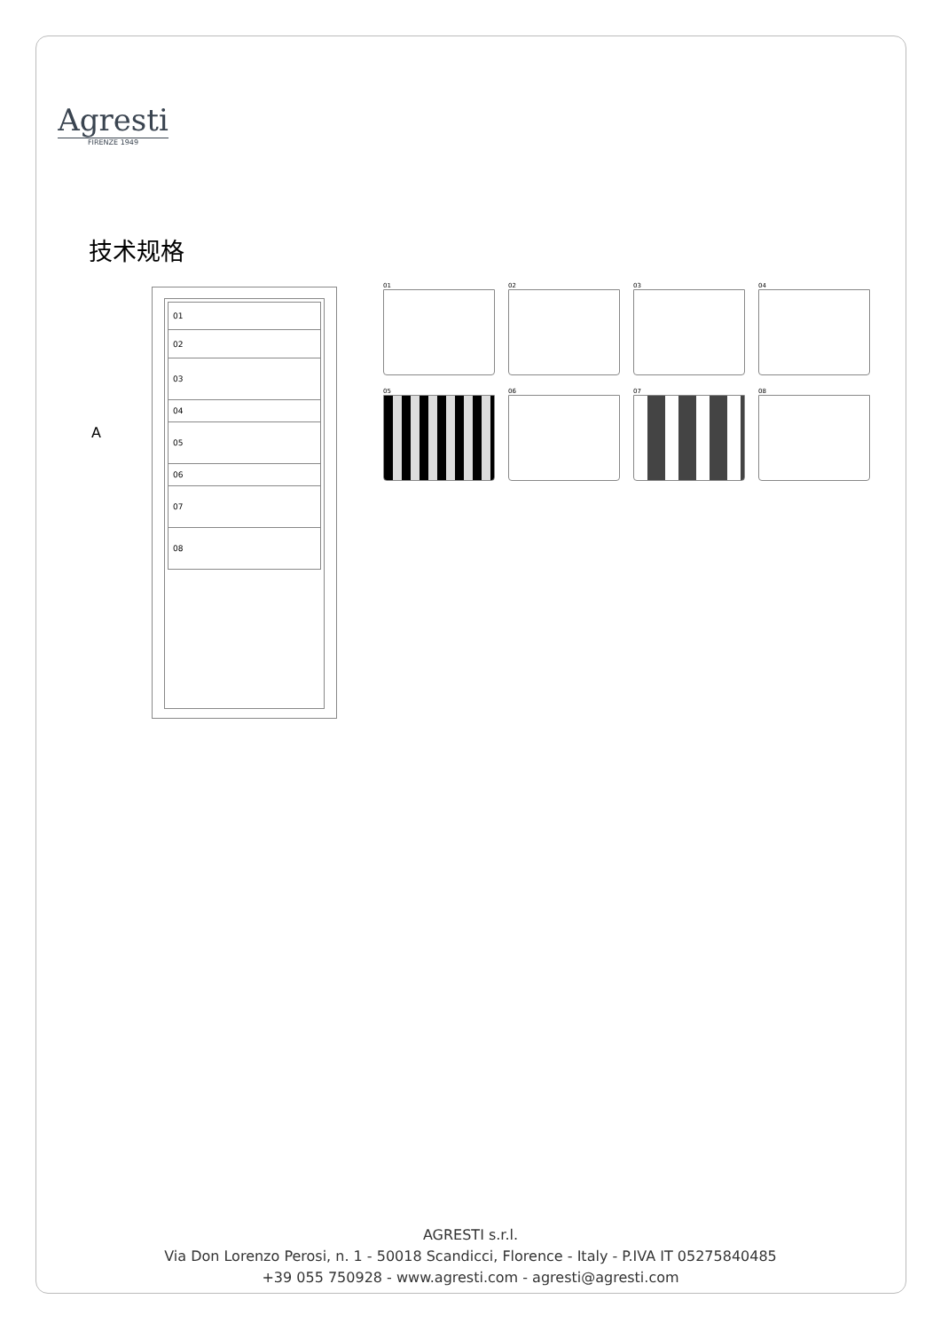Agresti
FIRENZE 1949
技术规格
A
01
02
03
04
05
06
07
08
01
02
03
04
05
06
07
08
AGRESTI s.r.l.
Via Don Lorenzo Perosi, n. 1 - 50018 Scandicci, Florence - Italy - P.IVA IT 05275840485
+39 055 750928 - www.agresti.com - agresti@agresti.com